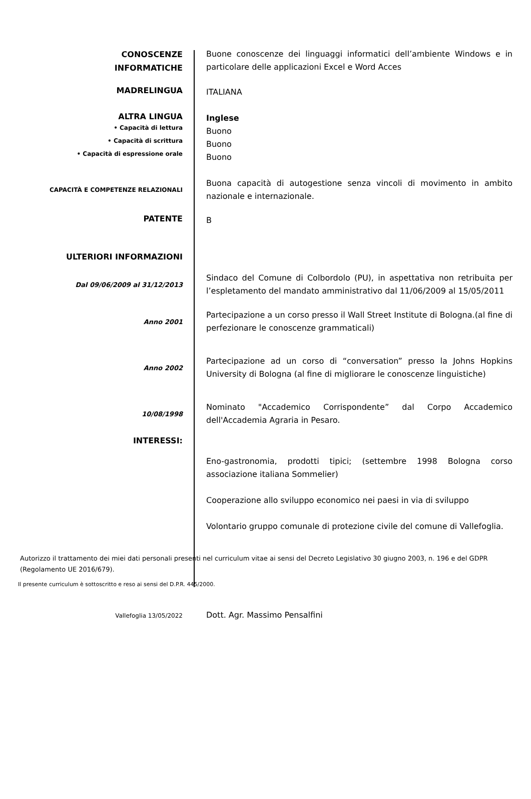CONOSCENZE
INFORMATICHE
Buone conoscenze dei linguaggi informatici dell’ambiente Windows e in particolare delle applicazioni Excel e Word Acces
MADRELINGUA
ITALIANA
ALTRA LINGUA
• Capacità di lettura
• Capacità di scrittura
• Capacità di espressione orale
Inglese
Buono
Buono
Buono
CAPACITÀ E COMPETENZE RELAZIONALI
Buona capacità di autogestione senza vincoli di movimento in ambito nazionale e internazionale.
PATENTE
B
ULTERIORI INFORMAZIONI
Dal 09/06/2009 al 31/12/2013
Sindaco del Comune di Colbordolo (PU), in aspettativa non retribuita per l’espletamento del mandato amministrativo dal 11/06/2009 al 15/05/2011
Anno 2001
Partecipazione a un corso presso il Wall Street Institute di Bologna.(al fine di perfezionare le conoscenze grammaticali)
Anno 2002
Partecipazione ad un corso di “conversation” presso la Johns Hopkins University di Bologna (al fine di migliorare le conoscenze linguistiche)
10/08/1998
Nominato "Accademico Corrispondente” dal Corpo Accademico dell'Accademia Agraria in Pesaro.
INTERESSI:
Eno-gastronomia, prodotti tipici; (settembre 1998 Bologna corso associazione italiana Sommelier)
Cooperazione allo sviluppo economico nei paesi in via di sviluppo
Volontario gruppo comunale di protezione civile del comune di Vallefoglia.
Autorizzo il trattamento dei miei dati personali presenti nel curriculum vitae ai sensi del Decreto Legislativo 30 giugno 2003, n. 196 e del GDPR (Regolamento UE 2016/679).
Il presente curriculum è sottoscritto e reso ai sensi del D.P.R. 445/2000.
Vallefoglia 13/05/2022
Dott. Agr. Massimo Pensalfini